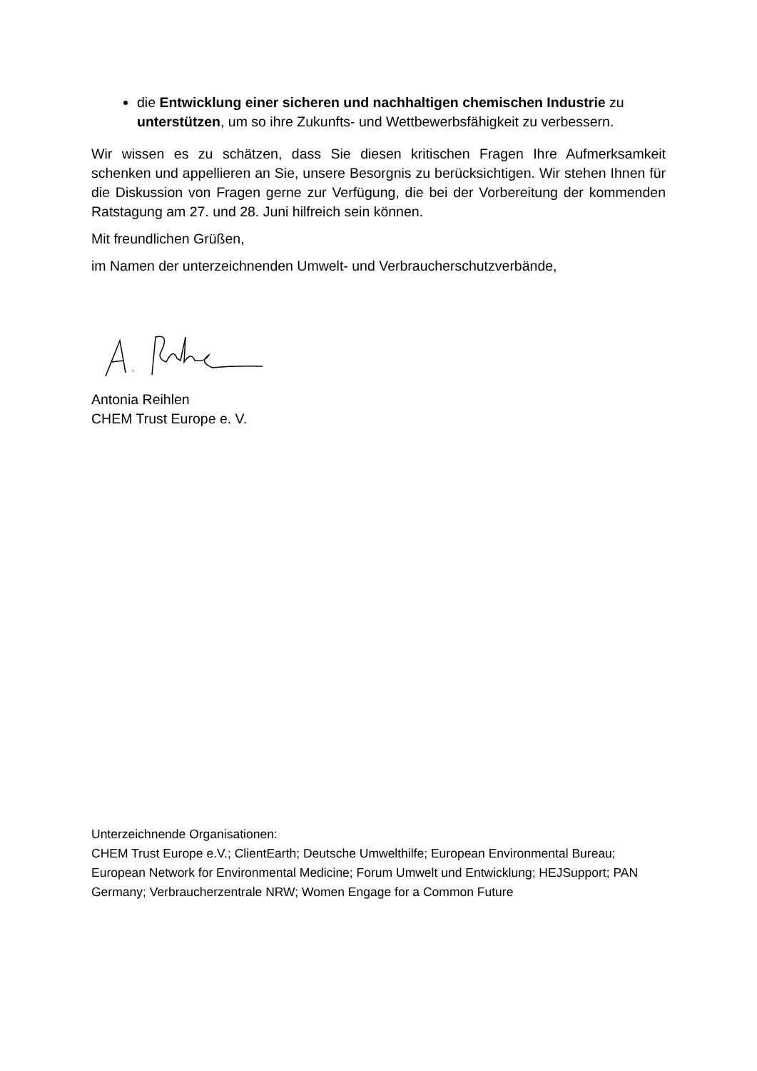die Entwicklung einer sicheren und nachhaltigen chemischen Industrie zu unterstützen, um so ihre Zukunfts- und Wettbewerbsfähigkeit zu verbessern.
Wir wissen es zu schätzen, dass Sie diesen kritischen Fragen Ihre Aufmerksamkeit schenken und appellieren an Sie, unsere Besorgnis zu berücksichtigen. Wir stehen Ihnen für die Diskussion von Fragen gerne zur Verfügung, die bei der Vorbereitung der kommenden Ratstagung am 27. und 28. Juni hilfreich sein können.
Mit freundlichen Grüßen,
im Namen der unterzeichnenden Umwelt- und Verbraucherschutzverbände,
Antonia Reihlen
CHEM Trust Europe e. V.
Unterzeichnende Organisationen:
CHEM Trust Europe e.V.; ClientEarth; Deutsche Umwelthilfe; European Environmental Bureau; European Network for Environmental Medicine; Forum Umwelt und Entwicklung; HEJSupport; PAN Germany; Verbraucherzentrale NRW; Women Engage for a Common Future